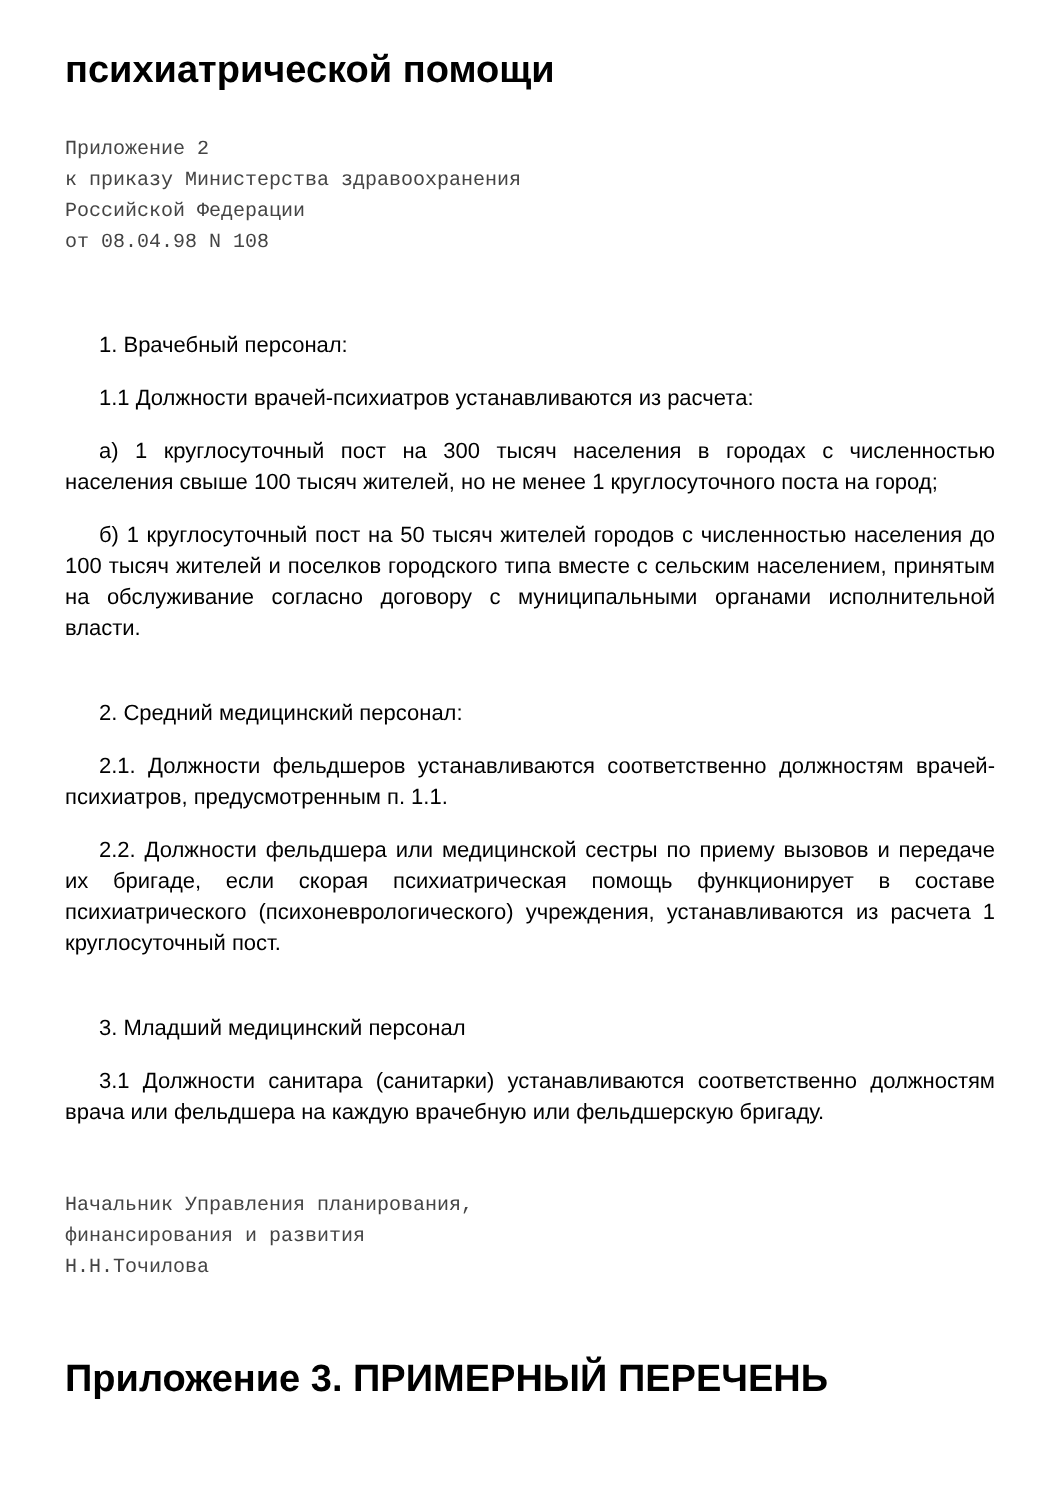психиатрической помощи
Приложение 2
к приказу Министерства здравоохранения
Российской Федерации
от 08.04.98 N 108
1. Врачебный персонал:
1.1 Должности врачей-психиатров устанавливаются из расчета:
а) 1 круглосуточный пост на 300 тысяч населения в городах с численностью населения свыше 100 тысяч жителей, но не менее 1 круглосуточного поста на город;
б) 1 круглосуточный пост на 50 тысяч жителей городов с численностью населения до 100 тысяч жителей и поселков городского типа вместе с сельским населением, принятым на обслуживание согласно договору с муниципальными органами исполнительной власти.
2. Средний медицинский персонал:
2.1. Должности фельдшеров устанавливаются соответственно должностям врачей-психиатров, предусмотренным п. 1.1.
2.2. Должности фельдшера или медицинской сестры по приему вызовов и передаче их бригаде, если скорая психиатрическая помощь функционирует в составе психиатрического (психоневрологического) учреждения, устанавливаются из расчета 1 круглосуточный пост.
3. Младший медицинский персонал
3.1 Должности санитара (санитарки) устанавливаются соответственно должностям врача или фельдшера на каждую врачебную или фельдшерскую бригаду.
Начальник Управления планирования,
финансирования и развития
Н.Н.Точилова
Приложение 3. ПРИМЕРНЫЙ ПЕРЕЧЕНЬ